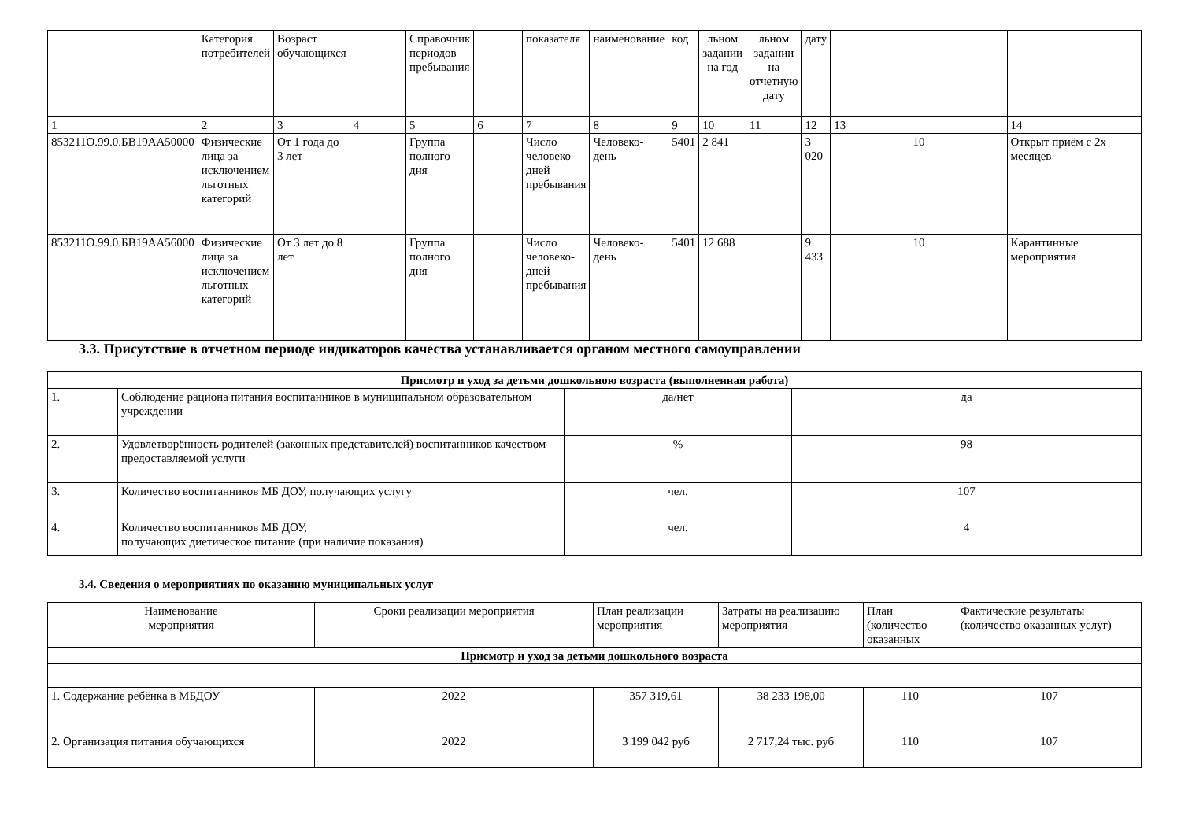| | Категория потребителей | Возраст обучающихся | | Справочник периодов пребывания | | показателя | наименование | код | льном задании на год | льном задании на отчетную дату | дату | | |
| 1 | 2 | 3 | 4 | 5 | 6 | 7 | 8 | 9 | 10 | 11 | 12 | 13 | 14 |
| 853211О.99.0.БВ19АА50000 | Физические лица за исключением льготных категорий | От 1 года до 3 лет | | Группа полного дня | | Число человеко-дней пребывания | Человеко-день | 5401 | 2 841 | | 3 020 | 10 | Открыт приём с 2х месяцев |
| 853211О.99.0.БВ19АА56000 | Физические лица за исключением льготных категорий | От 3 лет до 8 лет | | Группа полного дня | | Число человеко-дней пребывания | Человеко-день | 5401 | 12 688 | | 9 433 | 10 | Карантинные мероприятия |
3.3. Присутствие в отчетном периоде индикаторов качества устанавливается органом местного самоуправлении
| Присмотр и уход за детьми дошкольною возраста (выполненная работа) | | | |
| 1. | Соблюдение рациона питания воспитанников в муниципальном образовательном учреждении | да/нет | да |
| 2. | Удовлетворённость родителей (законных представителей) воспитанников качеством предоставляемой услуги | % | 98 |
| 3. | Количество воспитанников МБ ДОУ, получающих услугу | чел. | 107 |
| 4. | Количество воспитанников МБ ДОУ, получающих диетическое питание (при наличие показания) | чел. | 4 |
3.4. Сведения о мероприятиях по оказанию муниципальных услуг
| Наименование мероприятия | Сроки реализации мероприятия | План реализации мероприятия | Затраты на реализацию мероприятия | План (количество оказанных | Фактические результаты (количество оказанных услуг) |
| Присмотр и уход за детьми дошкольного возраста | | | | | |
| 1. Содержание ребёнка в МБДОУ | 2022 | 357 319,61 | 38 233 198,00 | 110 | 107 |
| 2. Организация питания обучающихся | 2022 | 3 199 042 руб | 2 717,24 тыс. руб | 110 | 107 |